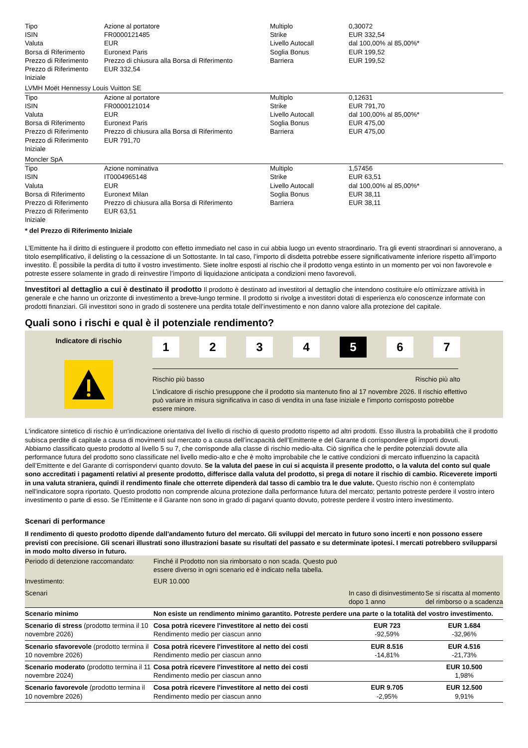| Tipo ISIN Valuta Borsa di Riferimento Prezzo di Riferimento Prezzo di Riferimento Iniziale | Azione al portatore FR0000121485 EUR Euronext Paris Prezzo di chiusura alla Borsa di Riferimento EUR 332,54 | Multiplo Strike Livello Autocall Soglia Bonus Barriera | 0,30072 EUR 332,54 dal 100,00% al 85,00%* EUR 199,52 EUR 199,52 |
LVMH Moët Hennessy Louis Vuitton SE
| Tipo ISIN Valuta Borsa di Riferimento Prezzo di Riferimento Prezzo di Riferimento Iniziale | Azione al portatore FR0000121014 EUR Euronext Paris Prezzo di chiusura alla Borsa di Riferimento EUR 791,70 | Multiplo Strike Livello Autocall Soglia Bonus Barriera | 0,12631 EUR 791,70 dal 100,00% al 85,00%* EUR 475,00 EUR 475,00 |
Moncler SpA
| Tipo ISIN Valuta Borsa di Riferimento Prezzo di Riferimento Prezzo di Riferimento Iniziale | Azione nominativa IT0004965148 EUR Euronext Milan Prezzo di chiusura alla Borsa di Riferimento EUR 63,51 | Multiplo Strike Livello Autocall Soglia Bonus Barriera | 1,57456 EUR 63,51 dal 100,00% al 85,00%* EUR 38,11 EUR 38,11 |
* del Prezzo di Riferimento Iniziale
L’Emittente ha il diritto di estinguere il prodotto con effetto immediato nel caso in cui abbia luogo un evento straordinario. Tra gli eventi straordinari si annoverano, a titolo esemplificativo, il delisting o la cessazione di un Sottostante. In tal caso, l’importo di disdetta potrebbe essere significativamente inferiore rispetto all’importo investito. È possibile la perdita di tutto il vostro investimento. Siete inoltre esposti al rischio che il prodotto venga estinto in un momento per voi non favorevole e potreste essere solamente in grado di reinvestire l’importo di liquidazione anticipata a condizioni meno favorevoli.
Investitori al dettaglio a cui è destinato il prodotto Il prodotto è destinato ad investitori al dettaglio che intendono costituire e/o ottimizzare attività in generale e che hanno un orizzonte di investimento a breve-lungo termine. Il prodotto si rivolge a investitori dotati di esperienza e/o conoscenze informate con prodotti finanziari. Gli investitori sono in grado di sostenere una perdita totale dell’investimento e non danno valore alla protezione del capitale.
Quali sono i rischi e qual è il potenziale rendimento?
Indicatore di rischio
1 2 3 4 5 6 7
Rischio più basso Rischio più alto
L’indicatore di rischio presuppone che il prodotto sia mantenuto fino al 17 novembre 2026. Il rischio effettivo può variare in misura significativa in caso di vendita in una fase iniziale e l'importo corrisposto potrebbe essere minore.
L'indicatore sintetico di rischio è un'indicazione orientativa del livello di rischio di questo prodotto rispetto ad altri prodotti. Esso illustra la probabilità che il prodotto subisca perdite di capitale a causa di movimenti sul mercato o a causa dell’incapacità dell’Emittente e del Garante di corrispondere gli importi dovuti.
Abbiamo classificato questo prodotto al livello 5 su 7, che corrisponde alla classe di rischio medio-alta. Ciò significa che le perdite potenziali dovute alla performance futura del prodotto sono classificate nel livello medio-alto e che è molto improbabile che le cattive condizioni di mercato influenzino la capacità dell’Emittente e del Garante di corrispondervi quanto dovuto. Se la valuta del paese in cui si acquista il presente prodotto, o la valuta del conto sul quale sono accreditati i pagamenti relativi al presente prodotto, differisce dalla valuta del prodotto, si prega di notare il rischio di cambio. Riceverete importi in una valuta straniera, quindi il rendimento finale che otterrete dipenderà dal tasso di cambio tra le due valute. Questo rischio non è contemplato nell'indicatore sopra riportato. Questo prodotto non comprende alcuna protezione dalla performance futura del mercato; pertanto potreste perdere il vostro intero investimento o parte di esso. Se l’Emittente e il Garante non sono in grado di pagarvi quanto dovuto, potreste perdere il vostro intero investimento.
Scenari di performance
Il rendimento di questo prodotto dipende dall'andamento futuro del mercato. Gli sviluppi del mercato in futuro sono incerti e non possono essere previsti con precisione. Gli scenari illustrati sono illustrazioni basate su risultati del passato e su determinate ipotesi. I mercati potrebbero svilupparsi in modo molto diverso in futuro.
| Periodo di detenzione raccomandato: | Finché il Prodotto non sia rimborsato o non scada. Questo può essere diverso in ogni scenario ed è indicato nella tabella. | | |
| Investimento: | EUR 10.000 | | |
| Scenari | | In caso di disinvestimento dopo 1 anno | Se si riscatta al momento del rimborso o a scadenza |
| Scenario minimo | Non esiste un rendimento minimo garantito. Potreste perdere una parte o la totalità del vostro investimento. | | |
| Scenario di stress (prodotto termina il 10 novembre 2026) | Cosa potrà ricevere l'investitore al netto dei costi Rendimento medio per ciascun anno | EUR 723 -92,59% | EUR 1.684 -32,96% |
| Scenario sfavorevole (prodotto termina il 10 novembre 2026) | Cosa potrà ricevere l'investitore al netto dei costi Rendimento medio per ciascun anno | EUR 8.516 -14,81% | EUR 4.516 -21,73% |
| Scenario moderato (prodotto termina il 11 novembre 2024) | Cosa potrà ricevere l'investitore al netto dei costi Rendimento medio per ciascun anno | | EUR 10.500 1,98% |
| Scenario favorevole (prodotto termina il 10 novembre 2026) | Cosa potrà ricevere l'investitore al netto dei costi Rendimento medio per ciascun anno | EUR 9.705 -2,95% | EUR 12.500 9,91% |